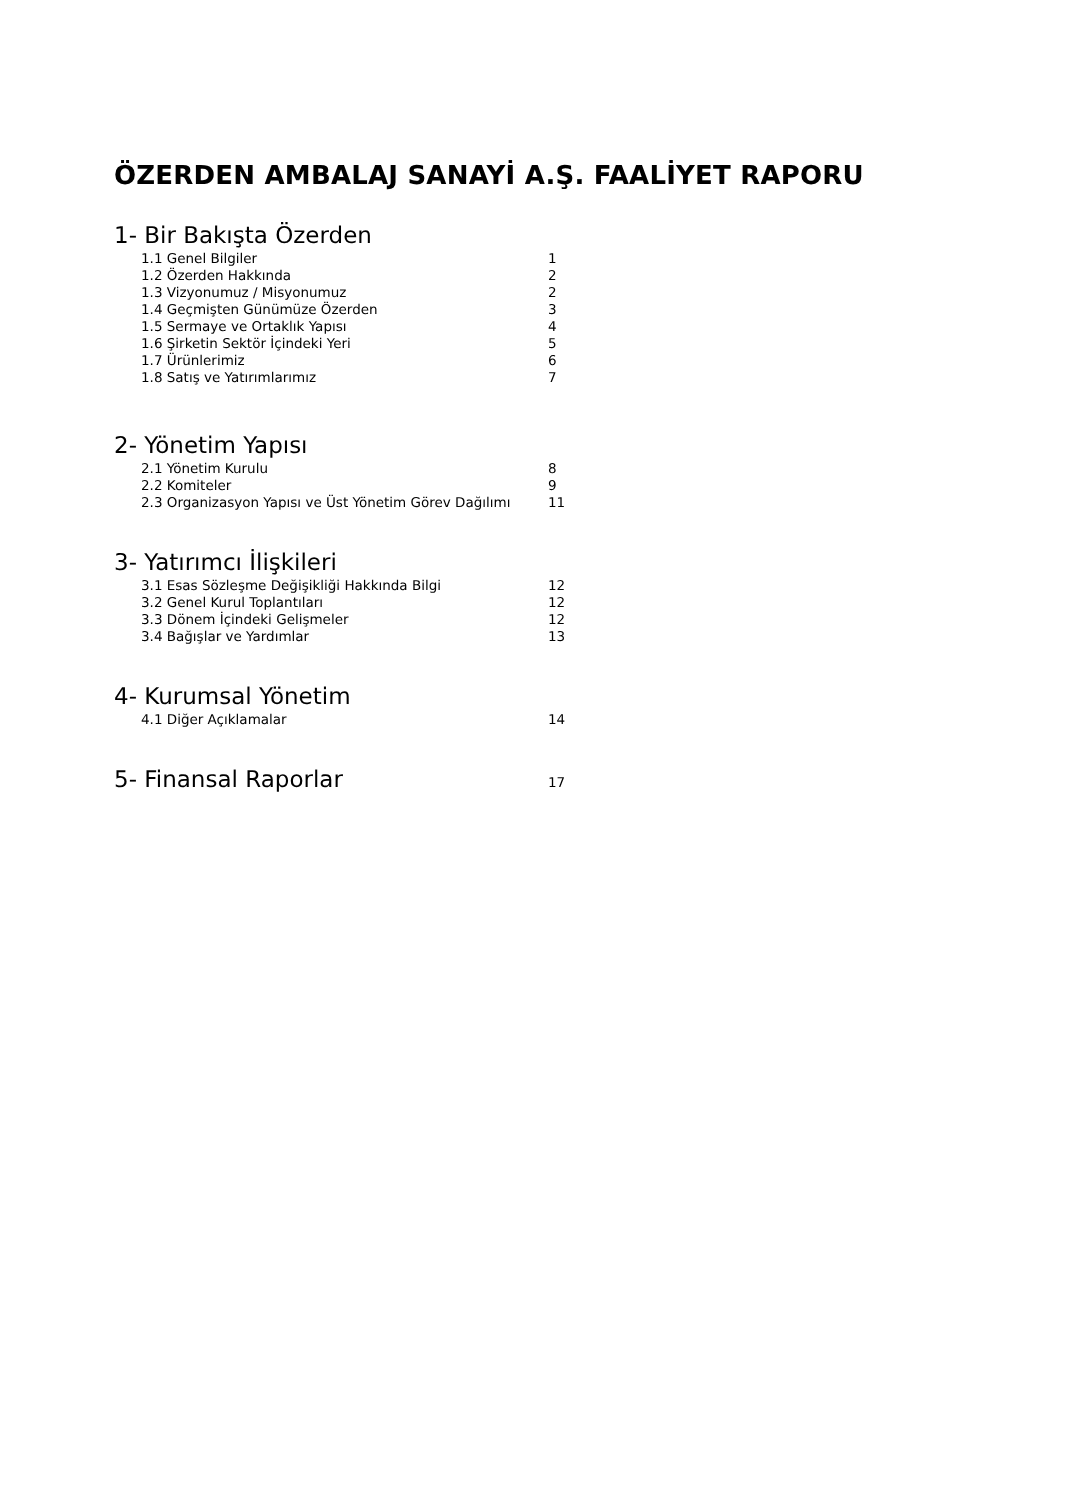ÖZERDEN AMBALAJ SANAYİ A.Ş. FAALİYET RAPORU
1- Bir Bakışta Özerden
1.1 Genel Bilgiler 1
1.2 Özerden Hakkında 2
1.3 Vizyonumuz / Misyonumuz 2
1.4 Geçmişten Günümüze Özerden 3
1.5 Sermaye ve Ortaklık Yapısı 4
1.6 Şirketin Sektör İçindeki Yeri 5
1.7 Ürünlerimiz 6
1.8 Satış ve Yatırımlarımız 7
2- Yönetim Yapısı
2.1 Yönetim Kurulu 8
2.2 Komiteler 9
2.3 Organizasyon Yapısı ve Üst Yönetim Görev Dağılımı 11
3- Yatırımcı İlişkileri
3.1 Esas Sözleşme Değişikliği Hakkında Bilgi 12
3.2 Genel Kurul Toplantıları 12
3.3 Dönem İçindeki Gelişmeler 12
3.4 Bağışlar ve Yardımlar 13
4- Kurumsal Yönetim
4.1 Diğer Açıklamalar 14
5- Finansal Raporlar
17